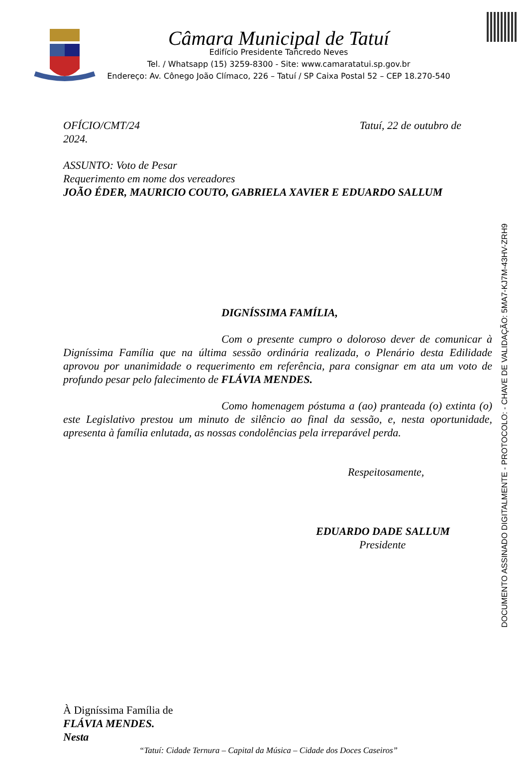Câmara Municipal de Tatuí
Edifício Presidente Tancredo Neves
Tel. / Whatsapp (15) 3259-8300 - Site: www.camaratatui.sp.gov.br
Endereço: Av. Cônego João Clímaco, 226 – Tatuí / SP Caixa Postal 52 – CEP 18.270-540
OFÍCIO/CMT/24 Tatuí, 22 de outubro de
2024.
ASSUNTO: Voto de Pesar
Requerimento em nome dos vereadores
JOÃO ÉDER, MAURICIO COUTO, GABRIELA XAVIER E EDUARDO SALLUM
DIGNÍSSIMA FAMÍLIA,
Com o presente cumpro o doloroso dever de comunicar à Digníssima Família que na última sessão ordinária realizada, o Plenário desta Edilidade aprovou por unanimidade o requerimento em referência, para consignar em ata um voto de profundo pesar pelo falecimento de FLÁVIA MENDES.
Como homenagem póstuma a (ao) pranteada (o) extinta (o) este Legislativo prestou um minuto de silêncio ao final da sessão, e, nesta oportunidade, apresenta à família enlutada, as nossas condolências pela irreparável perda.
Respeitosamente,
EDUARDO DADE SALLUM
Presidente
À Digníssima Família de
FLÁVIA MENDES.
Nesta
“Tatuí: Cidade Ternura – Capital da Música – Cidade dos Doces Caseiros”
DOCUMENTO ASSINADO DIGITALMENTE - PROTOCOLO: - CHAVE DE VALIDAÇÃO: 5MA7-KJ7M-43HV-ZRH9